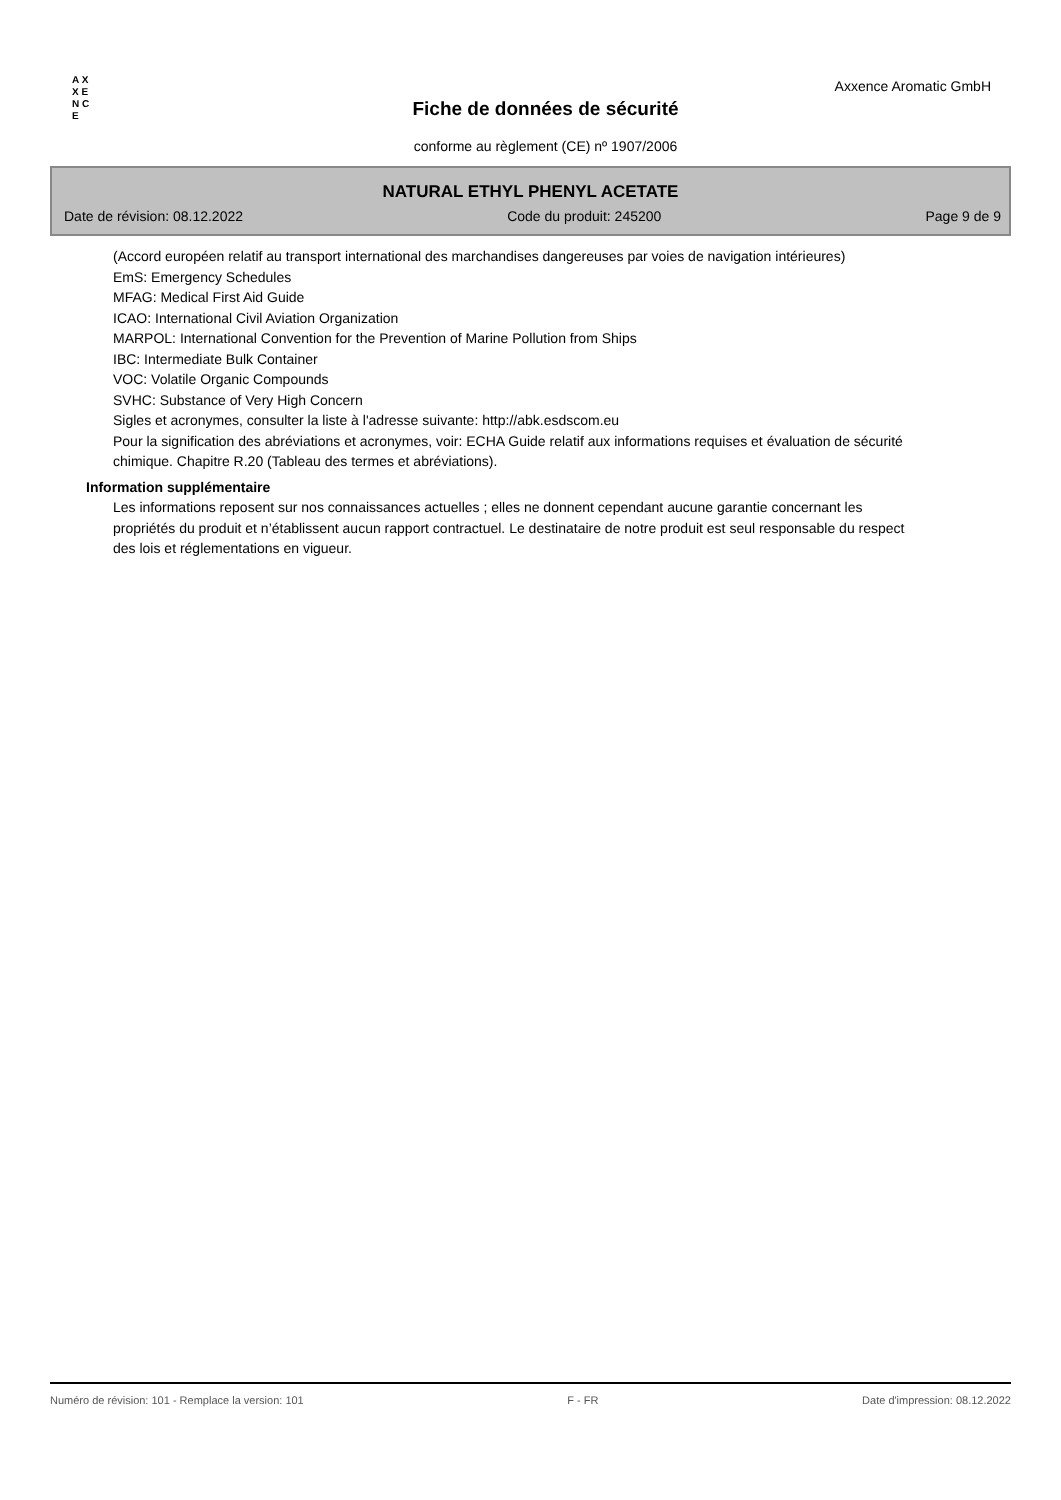A X X E N C E
Axxence Aromatic GmbH
Fiche de données de sécurité
conforme au règlement (CE) nº 1907/2006
NATURAL ETHYL PHENYL ACETATE
Date de révision: 08.12.2022 Code du produit: 245200 Page 9 de 9
(Accord européen relatif au transport international des marchandises dangereuses par voies de navigation intérieures)
EmS: Emergency Schedules
MFAG: Medical First Aid Guide
ICAO: International Civil Aviation Organization
MARPOL: International Convention for the Prevention of Marine Pollution from Ships
IBC: Intermediate Bulk Container
VOC: Volatile Organic Compounds
SVHC: Substance of Very High Concern
Sigles et acronymes, consulter la liste à l'adresse suivante: http://abk.esdscom.eu
Pour la signification des abréviations et acronymes, voir: ECHA Guide relatif aux informations requises et évaluation de sécurité chimique. Chapitre R.20 (Tableau des termes et abréviations).
Information supplémentaire
Les informations reposent sur nos connaissances actuelles ; elles ne donnent cependant aucune garantie concernant les propriétés du produit et n’établissent aucun rapport contractuel. Le destinataire de notre produit est seul responsable du respect des lois et réglementations en vigueur.
Numéro de révision: 101 - Remplace la version: 101 F - FR Date d'impression: 08.12.2022